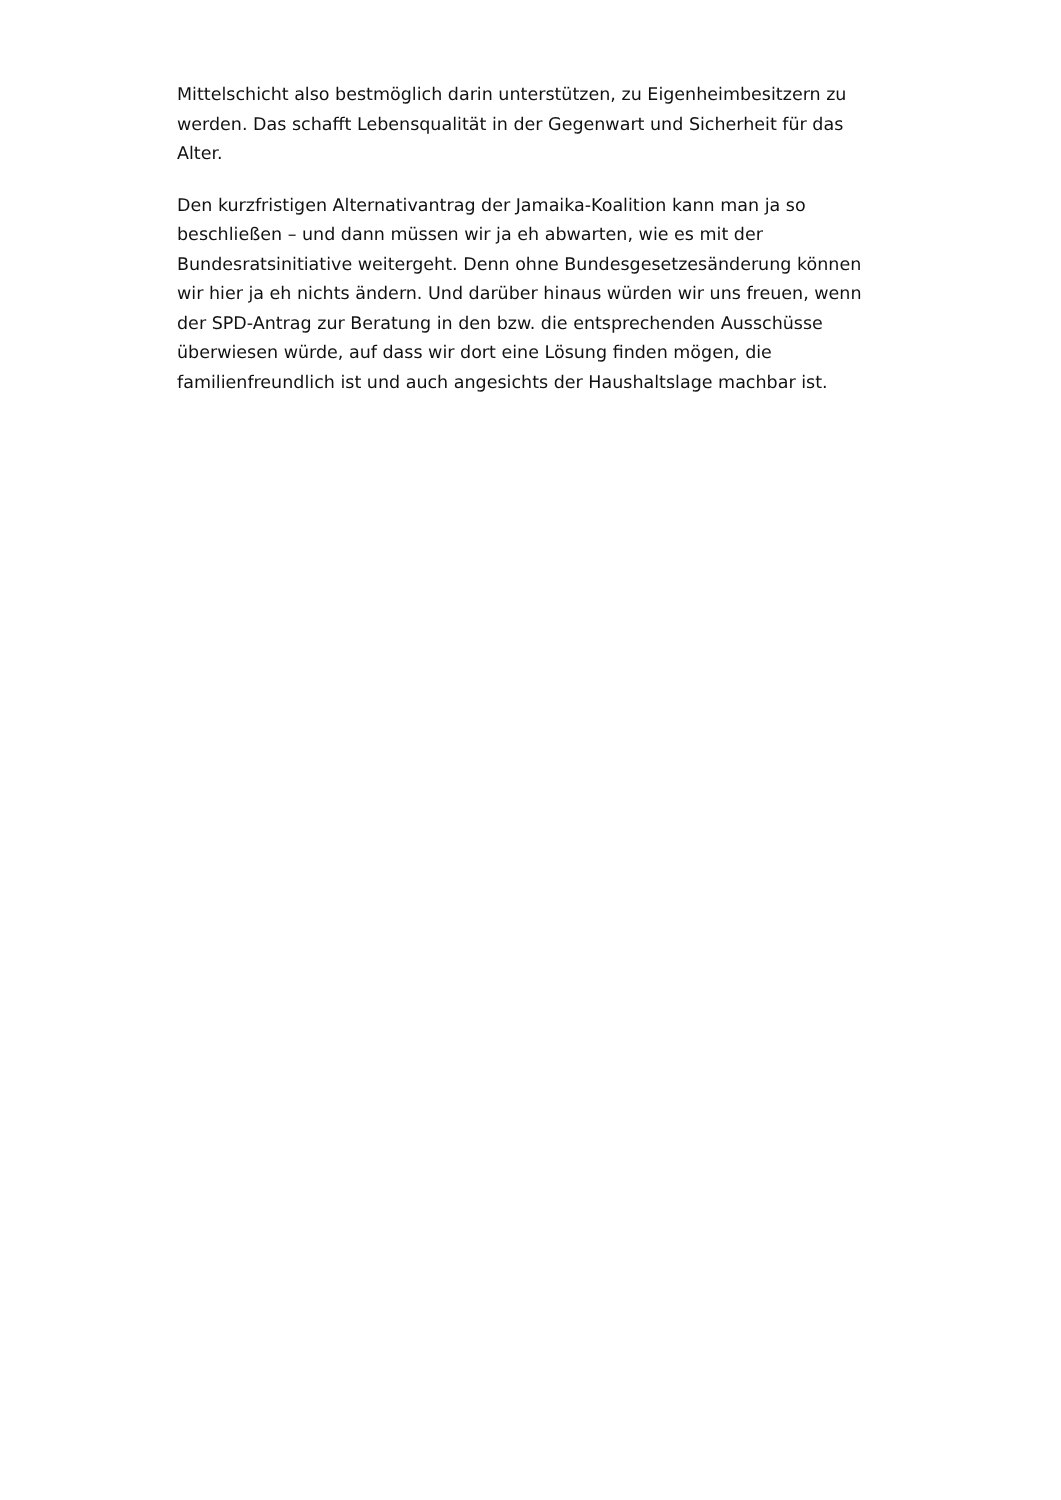Mittelschicht also bestmöglich darin unterstützen, zu Eigenheimbesitzern zu werden. Das schafft Lebensqualität in der Gegenwart und Sicherheit für das Alter.
Den kurzfristigen Alternativantrag der Jamaika-Koalition kann man ja so beschließen – und dann müssen wir ja eh abwarten, wie es mit der Bundesratsinitiative weitergeht. Denn ohne Bundesgesetzesänderung können wir hier ja eh nichts ändern. Und darüber hinaus würden wir uns freuen, wenn der SPD-Antrag zur Beratung in den bzw. die entsprechenden Ausschüsse überwiesen würde, auf dass wir dort eine Lösung finden mögen, die familienfreundlich ist und auch angesichts der Haushaltslage machbar ist.